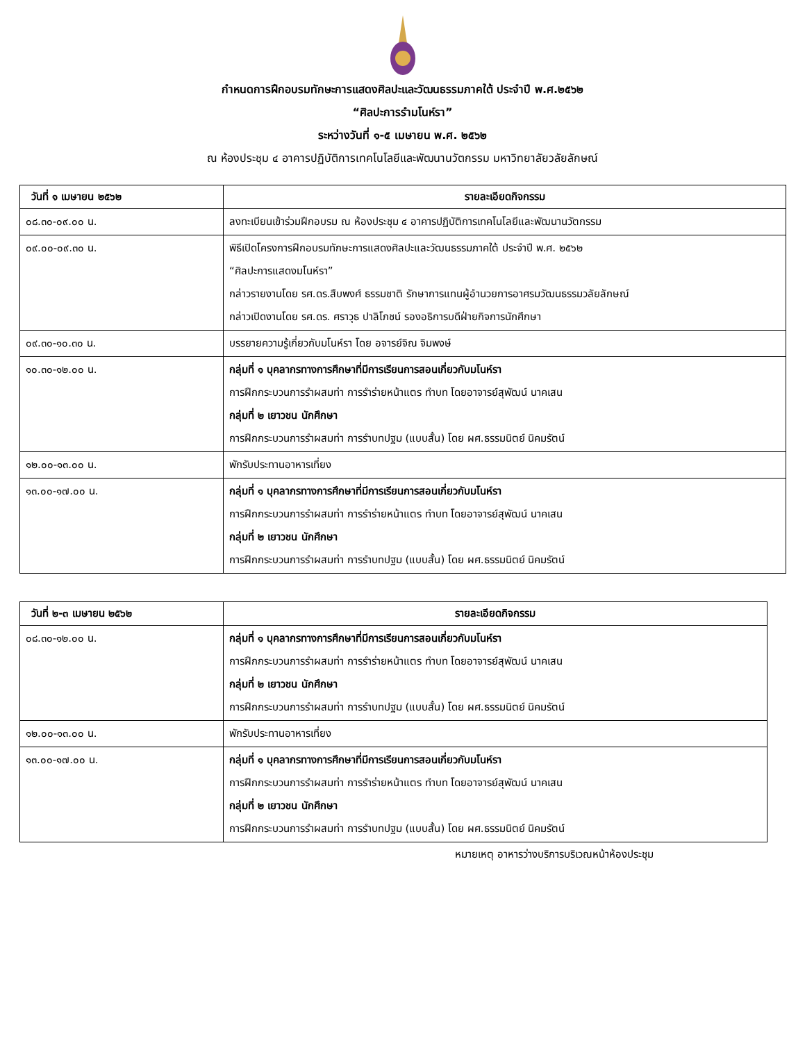กำหนดการฝึกอบรมทักษะการแสดงศิลปะและวัฒนธรรมภาคใต้ ประจำปี พ.ศ.๒๕๖๒
“ศิลปะการรำมโนห์รา”
ระหว่างวันที่ ๑-๕ เมษายน พ.ศ. ๒๕๖๒
ณ ห้องประชุม ๔ อาคารปฏิบัติการเทคโนโลยีและพัฒนานวัตกรรม มหาวิทยาลัยวลัยลักษณ์
| วันที่ ๑ เมษายน ๒๕๖๒ | รายละเอียดกิจกรรม |
| --- | --- |
| ๐๘.๓๐-๐๙.๐๐ น. | ลงทะเบียนเข้าร่วมฝึกอบรม ณ ห้องประชุม ๔ อาคารปฏิบัติการเทคโนโลยีและพัฒนานวัตกรรม |
| ๐๙.๐๐-๐๙.๓๐ น. | พิธีเปิดโครงการฝึกอบรมทักษะการแสดงศิลปะและวัฒนธรรมภาคใต้ ประจำปี พ.ศ. ๒๕๖๒ “ศิลปะการแสดงมโนห์รา” กล่าวรายงานโดย รศ.ดร.สืบพงศ์ ธรรมชาติ รักษาการแทนผู้อำนวยการอาศรมวัฒนธรรมวลัยลักษณ์ กล่าวเปิดงานโดย รศ.ดร. ศราวุธ ปาลิโภชน์ รองอธิการบดีฝ่ายกิจการนักศึกษา |
| ๐๙.๓๐-๑๐.๓๐ น. | บรรยายความรู้เกี่ยวกับมโนห์รา โดย อจารย์จิณ จิมพงษ์ |
| ๑๐.๓๐-๑๒.๐๐ น. | กลุ่มที่ ๑ บุคลากรทางการศึกษาที่มีการเรียนการสอนเกี่ยวกับมโนห์รา การฝึกกระบวนการรำผสมท่า การรำร่ายหน้าแตร ทำบท โดยอาจารย์สุพัฒน์ นาคเสน กลุ่มที่ ๒ เยาวชน นักศึกษา การฝึกกระบวนการรำผสมท่า การรำบทปฐม (แบบสั้น) โดย ผศ.ธรรมนิตย์ นิคมรัตน์ |
| ๑๒.๐๐-๑๓.๐๐ น. | พักรับประทานอาหารเที่ยง |
| ๑๓.๐๐-๑๗.๐๐ น. | กลุ่มที่ ๑ บุคลากรทางการศึกษาที่มีการเรียนการสอนเกี่ยวกับมโนห์รา การฝึกกระบวนการรำผสมท่า การรำร่ายหน้าแตร ทำบท โดยอาจารย์สุพัฒน์ นาคเสน กลุ่มที่ ๒ เยาวชน นักศึกษา การฝึกกระบวนการรำผสมท่า การรำบทปฐม (แบบสั้น) โดย ผศ.ธรรมนิตย์ นิคมรัตน์ |
| วันที่ ๒-๓ เมษายน ๒๕๖๒ | รายละเอียดกิจกรรม |
| --- | --- |
| ๐๘.๓๐-๑๒.๐๐ น. | กลุ่มที่ ๑ บุคลากรทางการศึกษาที่มีการเรียนการสอนเกี่ยวกับมโนห์รา การฝึกกระบวนการรำผสมท่า การรำร่ายหน้าแตร ทำบท โดยอาจารย์สุพัฒน์ นาคเสน กลุ่มที่ ๒ เยาวชน นักศึกษา การฝึกกระบวนการรำผสมท่า การรำบทปฐม (แบบสั้น) โดย ผศ.ธรรมนิตย์ นิคมรัตน์ |
| ๑๒.๐๐-๑๓.๐๐ น. | พักรับประทานอาหารเที่ยง |
| ๑๓.๐๐-๑๗.๐๐ น. | กลุ่มที่ ๑ บุคลากรทางการศึกษาที่มีการเรียนการสอนเกี่ยวกับมโนห์รา การฝึกกระบวนการรำผสมท่า การรำร่ายหน้าแตร ทำบท โดยอาจารย์สุพัฒน์ นาคเสน กลุ่มที่ ๒ เยาวชน นักศึกษา การฝึกกระบวนการรำผสมท่า การรำบทปฐม (แบบสั้น) โดย ผศ.ธรรมนิตย์ นิคมรัตน์ |
หมายเหตุ อาหารว่างบริการบริเวณหน้าห้องประชุม